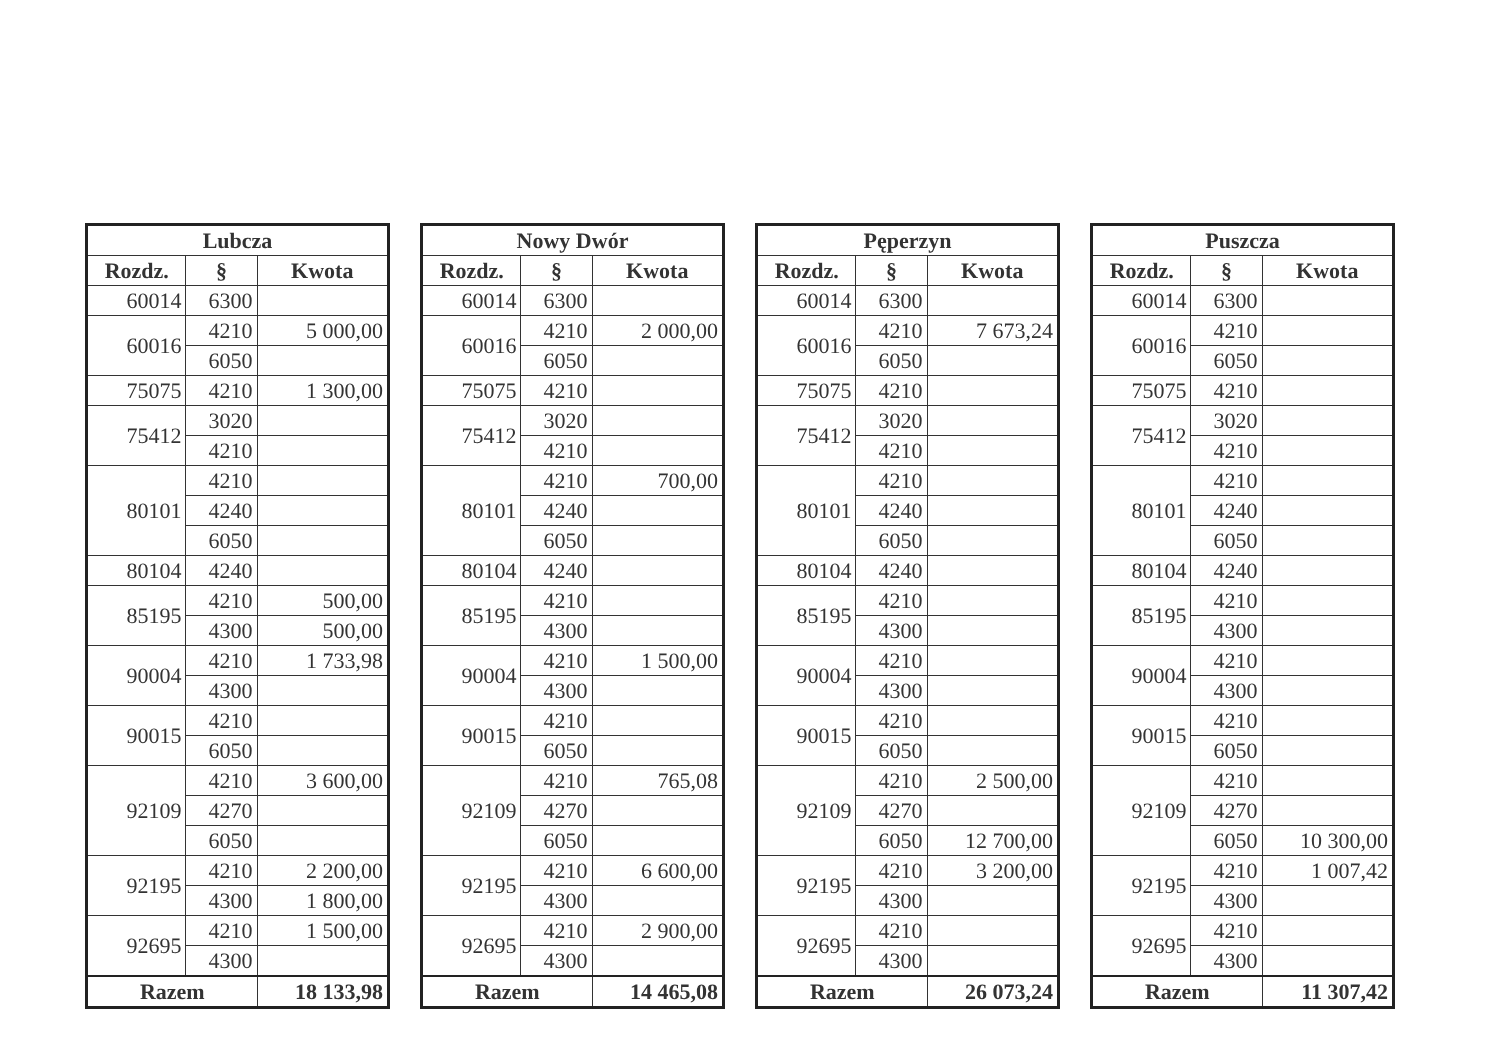| Lubcza | | |
| --- | --- | --- |
| Rozdz. | § | Kwota |
| 60014 | 6300 | |
| 60016 | 4210 | 5 000,00 |
| | 6050 | |
| 75075 | 4210 | 1 300,00 |
| 75412 | 3020 | |
| | 4210 | |
| 80101 | 4210 | |
| | 4240 | |
| | 6050 | |
| 80104 | 4240 | |
| 85195 | 4210 | 500,00 |
| | 4300 | 500,00 |
| 90004 | 4210 | 1 733,98 |
| | 4300 | |
| 90015 | 4210 | |
| | 6050 | |
| 92109 | 4210 | 3 600,00 |
| | 4270 | |
| | 6050 | |
| 92195 | 4210 | 2 200,00 |
| | 4300 | 1 800,00 |
| 92695 | 4210 | 1 500,00 |
| | 4300 | |
| Razem | | 18 133,98 |
| Nowy Dwór | | |
| --- | --- | --- |
| Rozdz. | § | Kwota |
| 60014 | 6300 | |
| 60016 | 4210 | 2 000,00 |
| | 6050 | |
| 75075 | 4210 | |
| 75412 | 3020 | |
| | 4210 | |
| 80101 | 4210 | 700,00 |
| | 4240 | |
| | 6050 | |
| 80104 | 4240 | |
| 85195 | 4210 | |
| | 4300 | |
| 90004 | 4210 | 1 500,00 |
| | 4300 | |
| 90015 | 4210 | |
| | 6050 | |
| 92109 | 4210 | 765,08 |
| | 4270 | |
| | 6050 | |
| 92195 | 4210 | 6 600,00 |
| | 4300 | |
| 92695 | 4210 | 2 900,00 |
| | 4300 | |
| Razem | | 14 465,08 |
| Pęperzyn | | |
| --- | --- | --- |
| Rozdz. | § | Kwota |
| 60014 | 6300 | |
| 60016 | 4210 | 7 673,24 |
| | 6050 | |
| 75075 | 4210 | |
| 75412 | 3020 | |
| | 4210 | |
| 80101 | 4210 | |
| | 4240 | |
| | 6050 | |
| 80104 | 4240 | |
| 85195 | 4210 | |
| | 4300 | |
| 90004 | 4210 | |
| | 4300 | |
| 90015 | 4210 | |
| | 6050 | |
| 92109 | 4210 | 2 500,00 |
| | 4270 | |
| | 6050 | 12 700,00 |
| 92195 | 4210 | 3 200,00 |
| | 4300 | |
| 92695 | 4210 | |
| | 4300 | |
| Razem | | 26 073,24 |
| Puszcza | | |
| --- | --- | --- |
| Rozdz. | § | Kwota |
| 60014 | 6300 | |
| 60016 | 4210 | |
| | 6050 | |
| 75075 | 4210 | |
| 75412 | 3020 | |
| | 4210 | |
| 80101 | 4210 | |
| | 4240 | |
| | 6050 | |
| 80104 | 4240 | |
| 85195 | 4210 | |
| | 4300 | |
| 90004 | 4210 | |
| | 4300 | |
| 90015 | 4210 | |
| | 6050 | |
| 92109 | 4210 | |
| | 4270 | |
| | 6050 | 10 300,00 |
| 92195 | 4210 | 1 007,42 |
| | 4300 | |
| 92695 | 4210 | |
| | 4300 | |
| Razem | | 11 307,42 |